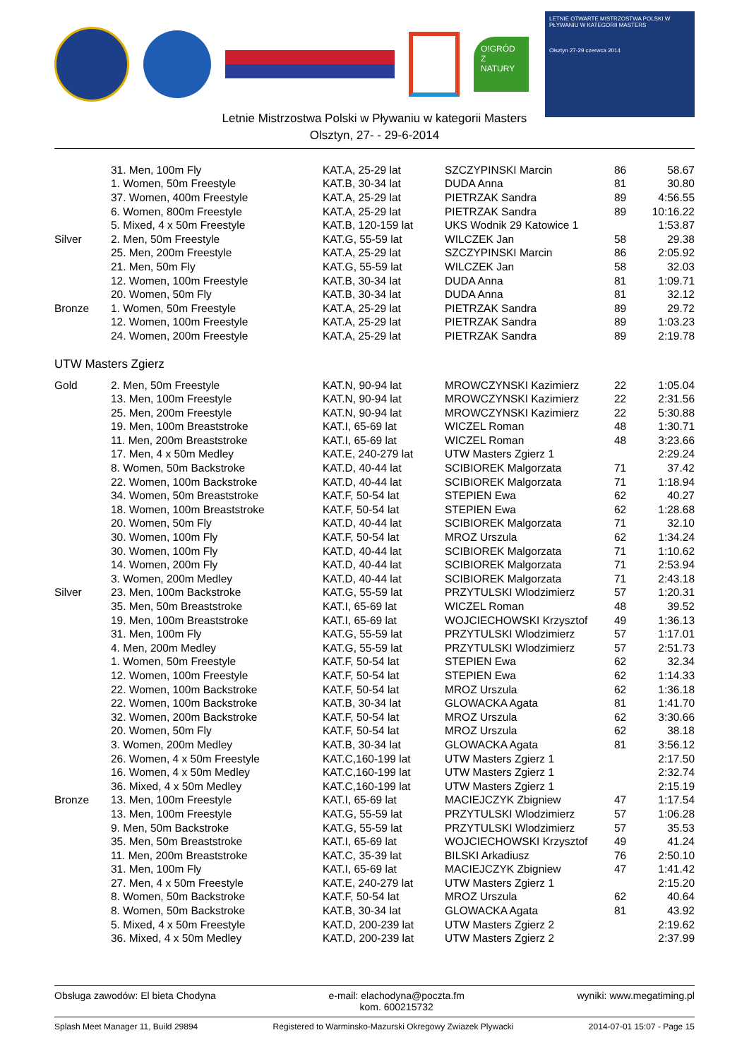O!GRÓD Z NATURY
LETNIE OTWARTE MISTRZOSTWA POLSKI W PŁYWANIU W KATEGORII MASTERS
Olsztyn 27-29 czerwca 2014
Letnie Mistrzostwa Polski w Pływaniu w kategorii Masters
Olsztyn, 27- - 29-6-2014
| | 31. Men, 100m Fly | KAT.A, 25-29 lat | SZCZYPINSKI Marcin | 86 | 58.67 |
| | 1. Women, 50m Freestyle | KAT.B, 30-34 lat | DUDA Anna | 81 | 30.80 |
| | 37. Women, 400m Freestyle | KAT.A, 25-29 lat | PIETRZAK Sandra | 89 | 4:56.55 |
| | 6. Women, 800m Freestyle | KAT.A, 25-29 lat | PIETRZAK Sandra | 89 | 10:16.22 |
| | 5. Mixed, 4 x 50m Freestyle | KAT.B, 120-159 lat | UKS Wodnik 29 Katowice 1 | | 1:53.87 |
| Silver | 2. Men, 50m Freestyle | KAT.G, 55-59 lat | WILCZEK Jan | 58 | 29.38 |
| | 25. Men, 200m Freestyle | KAT.A, 25-29 lat | SZCZYPINSKI Marcin | 86 | 2:05.92 |
| | 21. Men, 50m Fly | KAT.G, 55-59 lat | WILCZEK Jan | 58 | 32.03 |
| | 12. Women, 100m Freestyle | KAT.B, 30-34 lat | DUDA Anna | 81 | 1:09.71 |
| | 20. Women, 50m Fly | KAT.B, 30-34 lat | DUDA Anna | 81 | 32.12 |
| Bronze | 1. Women, 50m Freestyle | KAT.A, 25-29 lat | PIETRZAK Sandra | 89 | 29.72 |
| | 12. Women, 100m Freestyle | KAT.A, 25-29 lat | PIETRZAK Sandra | 89 | 1:03.23 |
| | 24. Women, 200m Freestyle | KAT.A, 25-29 lat | PIETRZAK Sandra | 89 | 2:19.78 |
UTW Masters Zgierz
| Gold | 2. Men, 50m Freestyle | KAT.N, 90-94 lat | MROWCZYNSKI Kazimierz | 22 | 1:05.04 |
| | 13. Men, 100m Freestyle | KAT.N, 90-94 lat | MROWCZYNSKI Kazimierz | 22 | 2:31.56 |
| | 25. Men, 200m Freestyle | KAT.N, 90-94 lat | MROWCZYNSKI Kazimierz | 22 | 5:30.88 |
| | 19. Men, 100m Breaststroke | KAT.I, 65-69 lat | WICZEL Roman | 48 | 1:30.71 |
| | 11. Men, 200m Breaststroke | KAT.I, 65-69 lat | WICZEL Roman | 48 | 3:23.66 |
| | 17. Men, 4 x 50m Medley | KAT.E, 240-279 lat | UTW Masters Zgierz 1 | | 2:29.24 |
| | 8. Women, 50m Backstroke | KAT.D, 40-44 lat | SCIBIOREK Malgorzata | 71 | 37.42 |
| | 22. Women, 100m Backstroke | KAT.D, 40-44 lat | SCIBIOREK Malgorzata | 71 | 1:18.94 |
| | 34. Women, 50m Breaststroke | KAT.F, 50-54 lat | STEPIEN Ewa | 62 | 40.27 |
| | 18. Women, 100m Breaststroke | KAT.F, 50-54 lat | STEPIEN Ewa | 62 | 1:28.68 |
| | 20. Women, 50m Fly | KAT.D, 40-44 lat | SCIBIOREK Malgorzata | 71 | 32.10 |
| | 30. Women, 100m Fly | KAT.F, 50-54 lat | MROZ Urszula | 62 | 1:34.24 |
| | 30. Women, 100m Fly | KAT.D, 40-44 lat | SCIBIOREK Malgorzata | 71 | 1:10.62 |
| | 14. Women, 200m Fly | KAT.D, 40-44 lat | SCIBIOREK Malgorzata | 71 | 2:53.94 |
| | 3. Women, 200m Medley | KAT.D, 40-44 lat | SCIBIOREK Malgorzata | 71 | 2:43.18 |
| Silver | 23. Men, 100m Backstroke | KAT.G, 55-59 lat | PRZYTULSKI Wlodzimierz | 57 | 1:20.31 |
| | 35. Men, 50m Breaststroke | KAT.I, 65-69 lat | WICZEL Roman | 48 | 39.52 |
| | 19. Men, 100m Breaststroke | KAT.I, 65-69 lat | WOJCIECHOWSKI Krzysztof | 49 | 1:36.13 |
| | 31. Men, 100m Fly | KAT.G, 55-59 lat | PRZYTULSKI Wlodzimierz | 57 | 1:17.01 |
| | 4. Men, 200m Medley | KAT.G, 55-59 lat | PRZYTULSKI Wlodzimierz | 57 | 2:51.73 |
| | 1. Women, 50m Freestyle | KAT.F, 50-54 lat | STEPIEN Ewa | 62 | 32.34 |
| | 12. Women, 100m Freestyle | KAT.F, 50-54 lat | STEPIEN Ewa | 62 | 1:14.33 |
| | 22. Women, 100m Backstroke | KAT.F, 50-54 lat | MROZ Urszula | 62 | 1:36.18 |
| | 22. Women, 100m Backstroke | KAT.B, 30-34 lat | GLOWACKA Agata | 81 | 1:41.70 |
| | 32. Women, 200m Backstroke | KAT.F, 50-54 lat | MROZ Urszula | 62 | 3:30.66 |
| | 20. Women, 50m Fly | KAT.F, 50-54 lat | MROZ Urszula | 62 | 38.18 |
| | 3. Women, 200m Medley | KAT.B, 30-34 lat | GLOWACKA Agata | 81 | 3:56.12 |
| | 26. Women, 4 x 50m Freestyle | KAT.C,160-199 lat | UTW Masters Zgierz 1 | | 2:17.50 |
| | 16. Women, 4 x 50m Medley | KAT.C,160-199 lat | UTW Masters Zgierz 1 | | 2:32.74 |
| | 36. Mixed, 4 x 50m Medley | KAT.C,160-199 lat | UTW Masters Zgierz 1 | | 2:15.19 |
| Bronze | 13. Men, 100m Freestyle | KAT.I, 65-69 lat | MACIEJCZYK Zbigniew | 47 | 1:17.54 |
| | 13. Men, 100m Freestyle | KAT.G, 55-59 lat | PRZYTULSKI Wlodzimierz | 57 | 1:06.28 |
| | 9. Men, 50m Backstroke | KAT.G, 55-59 lat | PRZYTULSKI Wlodzimierz | 57 | 35.53 |
| | 35. Men, 50m Breaststroke | KAT.I, 65-69 lat | WOJCIECHOWSKI Krzysztof | 49 | 41.24 |
| | 11. Men, 200m Breaststroke | KAT.C, 35-39 lat | BILSKI Arkadiusz | 76 | 2:50.10 |
| | 31. Men, 100m Fly | KAT.I, 65-69 lat | MACIEJCZYK Zbigniew | 47 | 1:41.42 |
| | 27. Men, 4 x 50m Freestyle | KAT.E, 240-279 lat | UTW Masters Zgierz 1 | | 2:15.20 |
| | 8. Women, 50m Backstroke | KAT.F, 50-54 lat | MROZ Urszula | 62 | 40.64 |
| | 8. Women, 50m Backstroke | KAT.B, 30-34 lat | GLOWACKA Agata | 81 | 43.92 |
| | 5. Mixed, 4 x 50m Freestyle | KAT.D, 200-239 lat | UTW Masters Zgierz 2 | | 2:19.62 |
| | 36. Mixed, 4 x 50m Medley | KAT.D, 200-239 lat | UTW Masters Zgierz 2 | | 2:37.99 |
Obsługa zawodów: El bieta Chodyna e-mail: elachodyna@poczta.fm
kom. 600215732 wyniki: www.megatiming.pl
Splash Meet Manager 11, Build 29894 Registered to Warminsko-Mazurski Okregowy Zwiazek Plywacki 2014-07-01 15:07 - Page 15